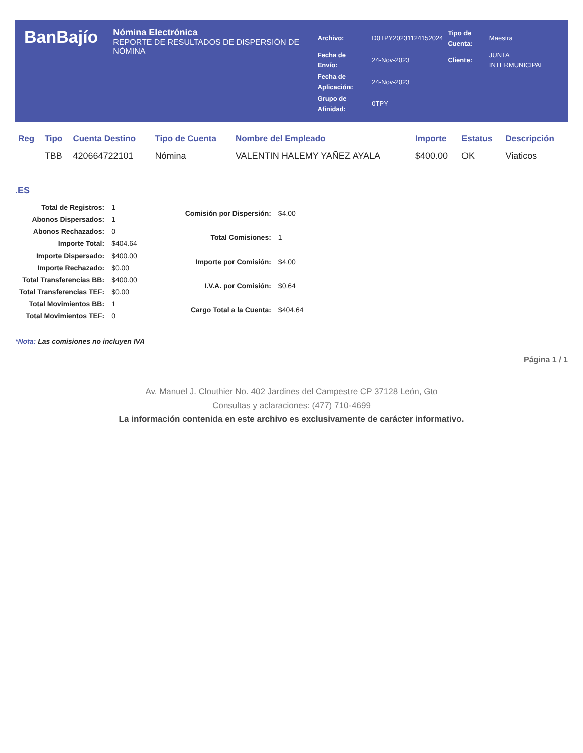BanBajío
Nómina Electrónica
REPORTE DE RESULTADOS DE DISPERSIÓN DE NÓMINA
| Archivo: | D0TPY20231124152024 | Tipo de Cuenta: | Maestra |
| Fecha de Envío: | 24-Nov-2023 | Cliente: | JUNTA INTERMUNICIPAL |
| Fecha de Aplicación: | 24-Nov-2023 | | |
| Grupo de Afinidad: | 0TPY | | |
| Reg | Tipo | Cuenta Destino | Tipo de Cuenta | Nombre del Empleado | Importe | Estatus | Descripción |
| --- | --- | --- | --- | --- | --- | --- | --- |
| | TBB | 420664722101 | Nómina | VALENTIN HALEMY YAÑEZ AYALA | $400.00 | OK | Viaticos |
.ES
| Total de Registros: | 1 |
| Abonos Dispersados: | 1 |
| Abonos Rechazados: | 0 |
| Importe Total: | $404.64 |
| Importe Dispersado: | $400.00 |
| Importe Rechazado: | $0.00 |
| Total Transferencias BB: | $400.00 |
| Total Transferencias TEF: | $0.00 |
| Total Movimientos BB: | 1 |
| Total Movimientos TEF: | 0 |
| Comisión por Dispersión: | $4.00 |
| Total Comisiones: | 1 |
| Importe por Comisión: | $4.00 |
| I.V.A. por Comisión: | $0.64 |
| Cargo Total a la Cuenta: | $404.64 |
*Nota: Las comisiones no incluyen IVA
Página 1 / 1
Av. Manuel J. Clouthier No. 402 Jardines del Campestre CP 37128 León, Gto
Consultas y aclaraciones: (477) 710-4699
La información contenida en este archivo es exclusivamente de carácter informativo.